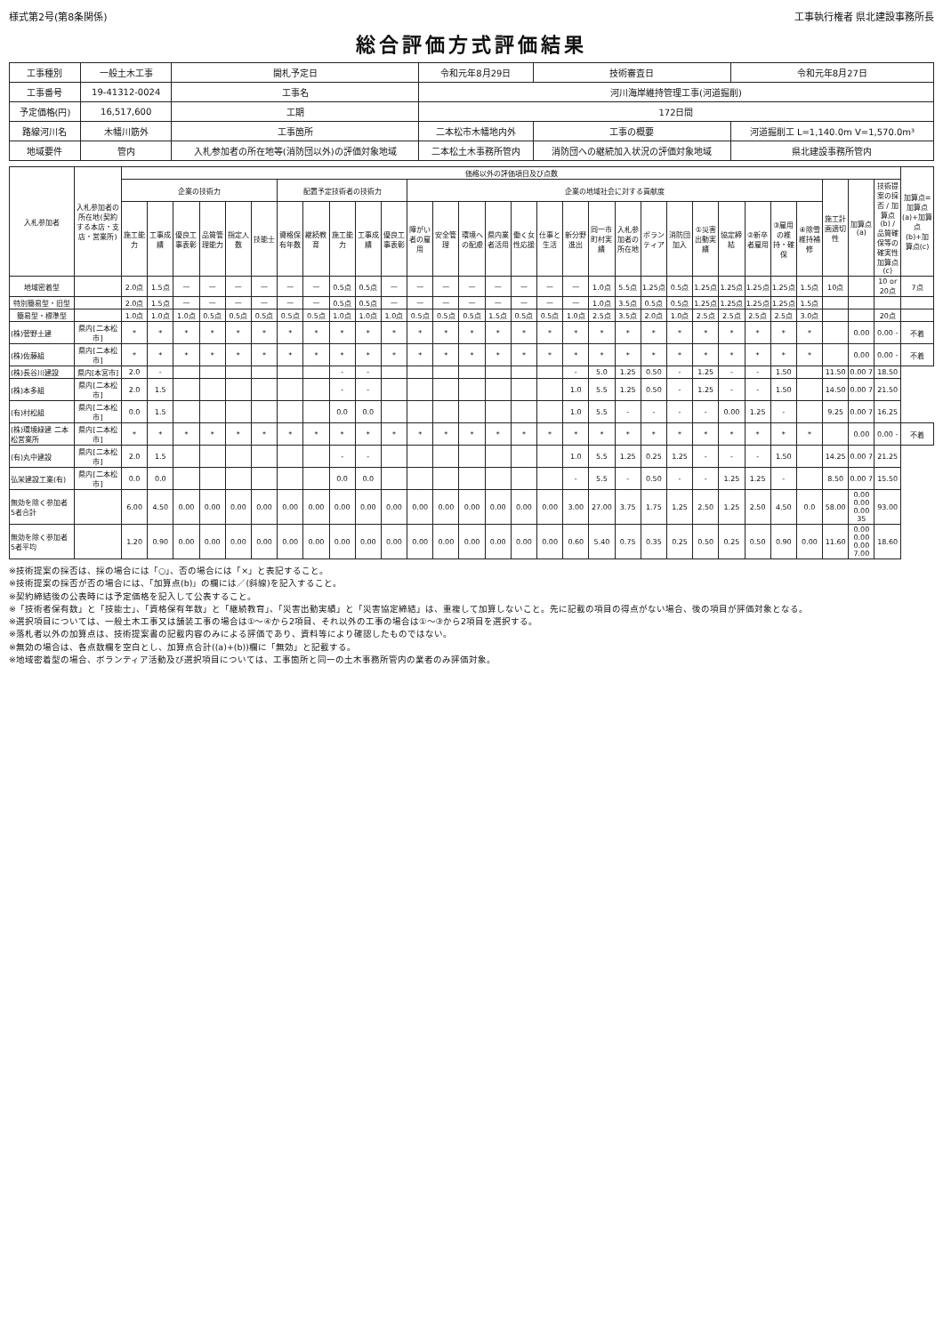様式第2号(第8条関係) 工事執行権者 県北建設事務所長
総合評価方式評価結果
| 工事種別 | 一般土木工事 | 開札予定日 | 令和元年8月29日 | 技術審査日 | 令和元年8月27日 |
| 工事番号 | 19-41312-0024 | 工事名 | 河川海岸維持管理工事(河道掘削) | | |
| 予定価格(円) | 16,517,600 | 工期 | 172日間 | | |
| 路線河川名 | 木幡川筋外 | 工事箇所 | 二本松市木幡地内外 | 工事の概要 | 河道掘削工 L=1,140.0m V=1,570.0m³ |
| 地域要件 | 管内 | 入札参加者の所在地等(消防団以外)の評価対象地域 | 二本松土木事務所管内 | 消防団への継続加入状況の評価対象地域 | 県北建設事務所管内 |
| 入札参加者 | 入札参加者の所在地(契約する本店・支店・営業所) | 価格以外の評価項目及び点数 | | | | | | | | | | | | | | | | | | | | | | | | | | | | | | 加算点=加算点(a)+加算点(b)+加算点(c) |
| --- | --- | --- | --- | --- | --- | --- | --- | --- | --- | --- | --- | --- | --- | --- | --- | --- | --- | --- | --- | --- | --- | --- | --- | --- | --- | --- | --- | --- | --- | --- | --- | --- |
| | | 企業の技術力 | | | | | | 配置予定技術者の技術力 | | | | | 企業の地域社会に対する貢献度 | | | | | | | | | | | | | | | | 施工計画適切性 | 加算点(a) | 技術提案の採否 / 加算点(b) / 品質確保等の確実性 加算点(c) | |
| | | 施工能力 | 工事成績 | 優良工事表彰 | 品質管理能力 | 指定人数 | 技能士 | 資格保有年数 | 継続教育 | 施工能力 | 工事成績 | 優良工事表彰 | 障がい者の雇用 | 安全管理 | 環境への配慮 | 県内業者活用 | 働く女性応援 | 仕事と生活 | 新分野進出 | 同一市町村実績 | 入札参加者の所在地 | ボランティア | 消防団加入 | ①災害出動実績 | 協定締結 | ②新卒者雇用 | ③雇用の維持・確保 | ④除雪維持補修 | | | | |
| 地域密着型 | | 2.0点 | 1.5点 | — | — | — | — | — | — | 0.5点 | 0.5点 | — | — | — | — | — | — | — | — | 1.0点 | 5.5点 | 1.25点 | 0.5点 | 1.25点 | 1.25点 | 1.25点 | 1.25点 | 1.5点 | 10点 | | 10 or 20点 | 7点 |
| 特別簡易型・旧型 | | 2.0点 | 1.5点 | — | — | — | — | — | — | 0.5点 | 0.5点 | — | — | — | — | — | — | — | — | 1.0点 | 3.5点 | 0.5点 | 0.5点 | 1.25点 | 1.25点 | 1.25点 | 1.25点 | 1.5点 | | | | |
| 簡易型・標準型 | | 1.0点 | 1.0点 | 1.0点 | 0.5点 | 0.5点 | 0.5点 | 0.5点 | 0.5点 | 1.0点 | 1.0点 | 1.0点 | 0.5点 | 0.5点 | 0.5点 | 1.5点 | 0.5点 | 0.5点 | 1.0点 | 2.5点 | 3.5点 | 2.0点 | 1.0点 | 2.5点 | 2.5点 | 2.5点 | 2.5点 | 3.0点 | | | 20点 | |
| (株)菅野土建 | 県内[二本松市] | * | * | * | * | * | * | * | * | * | * | * | * | * | * | * | * | * | * | * | * | * | * | * | * | * | * | * | | 0.00 | 0.00 - | 不着 |
| (株)佐藤組 | 県内[二本松市] | * | * | * | * | * | * | * | * | * | * | * | * | * | * | * | * | * | * | * | * | * | * | * | * | * | * | * | | 0.00 | 0.00 - | 不着 |
| (株)長谷川建設 | 県内[本宮市] | 2.0 | - | | | | | | | - | - | | | | | | | | - | 5.0 | 1.25 | 0.50 | - | 1.25 | - | - | 1.50 | | 11.50 | 0.00 7 | 18.50 | |
| (株)本多組 | 県内[二本松市] | 2.0 | 1.5 | | | | | | | - | - | | | | | | | | 1.0 | 5.5 | 1.25 | 0.50 | - | 1.25 | - | - | 1.50 | | 14.50 | 0.00 7 | 21.50 | |
| (有)村松組 | 県内[二本松市] | 0.0 | 1.5 | | | | | | | 0.0 | 0.0 | | | | | | | | 1.0 | 5.5 | - | - | - | - | 0.00 | 1.25 | - | | 9.25 | 0.00 7 | 16.25 | |
| (株)環境緑建 二本松営業所 | 県内[二本松市] | * | * | * | * | * | * | * | * | * | * | * | * | * | * | * | * | * | * | * | * | * | * | * | * | * | * | * | | 0.00 | 0.00 - | 不着 |
| (有)丸中建設 | 県内[二本松市] | 2.0 | 1.5 | | | | | | | - | - | | | | | | | | 1.0 | 5.5 | 1.25 | 0.25 | 1.25 | - | - | - | 1.50 | | 14.25 | 0.00 7 | 21.25 | |
| 弘栄建設工業(有) | 県内[二本松市] | 0.0 | 0.0 | | | | | | | 0.0 | 0.0 | | | | | | | | - | 5.5 | - | 0.50 | - | - | 1.25 | 1.25 | - | | 8.50 | 0.00 7 | 15.50 | |
| 無効を除く参加者 5者合計 | | 6.00 | 4.50 | 0.00 | 0.00 | 0.00 | 0.00 | 0.00 | 0.00 | 0.00 | 0.00 | 0.00 | 0.00 | 0.00 | 0.00 | 0.00 | 0.00 | 0.00 | 3.00 | 27.00 | 3.75 | 1.75 | 1.25 | 2.50 | 1.25 | 2.50 | 4.50 | 0.0 | 58.00 | 0.00 0.00 0.00 35 | 93.00 | |
| 無効を除く参加者 5者平均 | | 1.20 | 0.90 | 0.00 | 0.00 | 0.00 | 0.00 | 0.00 | 0.00 | 0.00 | 0.00 | 0.00 | 0.00 | 0.00 | 0.00 | 0.00 | 0.00 | 0.00 | 0.60 | 5.40 | 0.75 | 0.35 | 0.25 | 0.50 | 0.25 | 0.50 | 0.90 | 0.00 | 11.60 | 0.00 0.00 0.00 7.00 | 18.60 | |
※技術提案の採否は、採の場合には「○」、否の場合には「×」と表記すること。
※技術提案の採否が否の場合には、「加算点(b)」の欄には／(斜線)を記入すること。
※契約締結後の公表時には予定価格を記入して公表すること。
※「技術者保有数」と「技能士」、「資格保有年数」と「継続教育」、「災害出動実績」と「災害協定締結」は、重複して加算しないこと。先に記載の項目の得点がない場合、後の項目が評価対象となる。
※選択項目については、一般土木工事又は舗装工事の場合は①～④から2項目、それ以外の工事の場合は①～③から2項目を選択する。
※落札者以外の加算点は、技術提案書の記載内容のみによる評価であり、資料等により確認したものではない。
※無効の場合は、各点数欄を空白とし、加算点合計((a)+(b))欄に「無効」と記載する。
※地域密着型の場合、ボランティア活動及び選択項目については、工事箇所と同一の土木事務所管内の業者のみ評価対象。